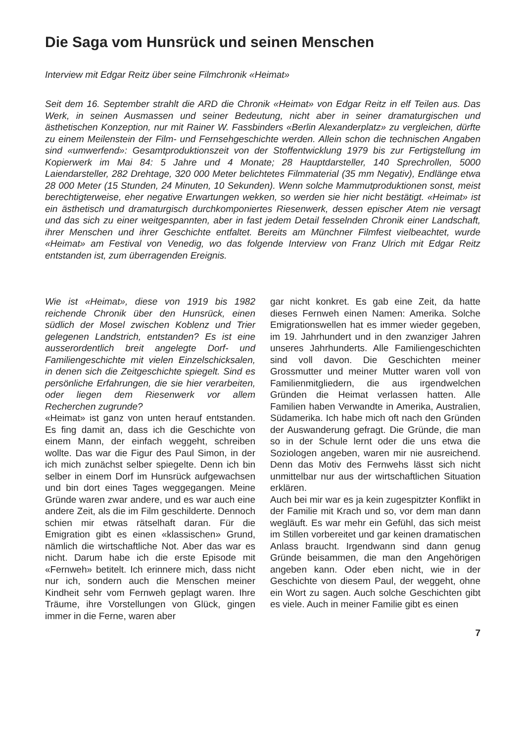Die Saga vom Hunsrück und seinen Menschen
Interview mit Edgar Reitz über seine Filmchronik «Heimat»
Seit dem 16. September strahlt die ARD die Chronik «Heimat» von Edgar Reitz in elf Teilen aus. Das Werk, in seinen Ausmassen und seiner Bedeutung, nicht aber in seiner dramaturgischen und ästhetischen Konzeption, nur mit Rainer W. Fassbinders «Berlin Alexanderplatz» zu vergleichen, dürfte zu einem Meilenstein der Film- und Fernsehgeschichte werden. Allein schon die technischen Angaben sind «umwerfend»: Gesamtproduktionszeit von der Stoffentwicklung 1979 bis zur Fertigstellung im Kopierwerk im Mai 84: 5 Jahre und 4 Monate; 28 Hauptdarsteller, 140 Sprechrollen, 5000 Laiendarsteller, 282 Drehtage, 320 000 Meter belichtetes Filmmaterial (35 mm Negativ), Endlänge etwa 28 000 Meter (15 Stunden, 24 Minuten, 10 Sekunden). Wenn solche Mammutproduktionen sonst, meist berechtigterweise, eher negative Erwartungen wekken, so werden sie hier nicht bestätigt. «Heimat» ist ein ästhetisch und dramaturgisch durchkomponiertes Riesenwerk, dessen epischer Atem nie versagt und das sich zu einer weitgespannten, aber in fast jedem Detail fesselnden Chronik einer Landschaft, ihrer Menschen und ihrer Geschichte entfaltet. Bereits am Münchner Filmfest vielbeachtet, wurde «Heimat» am Festival von Venedig, wo das folgende Interview von Franz Ulrich mit Edgar Reitz entstanden ist, zum überragenden Ereignis.
Wie ist «Heimat», diese von 1919 bis 1982 reichende Chronik über den Hunsrück, einen südlich der Mosel zwischen Koblenz und Trier gelegenen Landstrich, entstanden? Es ist eine ausserordentlich breit angelegte Dorf- und Familiengeschichte mit vielen Einzelschicksalen, in denen sich die Zeitgeschichte spiegelt. Sind es persönliche Erfahrungen, die sie hier verarbeiten, oder liegen dem Riesenwerk vor allem Recherchen zugrunde?
«Heimat» ist ganz von unten herauf entstanden. Es fing damit an, dass ich die Geschichte von einem Mann, der einfach weggeht, schreiben wollte. Das war die Figur des Paul Simon, in der ich mich zunächst selber spiegelte. Denn ich bin selber in einem Dorf im Hunsrück aufgewachsen und bin dort eines Tages weggegangen. Meine Gründe waren zwar andere, und es war auch eine andere Zeit, als die im Film geschilderte. Dennoch schien mir etwas rätselhaft daran. Für die Emigration gibt es einen «klassischen» Grund, nämlich die wirtschaftliche Not. Aber das war es nicht. Darum habe ich die erste Episode mit «Fernweh» betitelt. Ich erinnere mich, dass nicht nur ich, sondern auch die Menschen meiner Kindheit sehr vom Fernweh geplagt waren. Ihre Träume, ihre Vorstellungen von Glück, gingen immer in die Ferne, waren aber
gar nicht konkret. Es gab eine Zeit, da hatte dieses Fernweh einen Namen: Amerika. Solche Emigrationswellen hat es immer wieder gegeben, im 19. Jahrhundert und in den zwanziger Jahren unseres Jahrhunderts. Alle Familiengeschichten sind voll davon. Die Geschichten meiner Grossmutter und meiner Mutter waren voll von Familienmitgliedern, die aus irgendwelchen Gründen die Heimat verlassen hatten. Alle Familien haben Verwandte in Amerika, Australien, Südamerika. Ich habe mich oft nach den Gründen der Auswanderung gefragt. Die Gründe, die man so in der Schule lernt oder die uns etwa die Soziologen angeben, waren mir nie ausreichend. Denn das Motiv des Fernwehs lässt sich nicht unmittelbar nur aus der wirtschaftlichen Situation erklären.
Auch bei mir war es ja kein zugespitzter Konflikt in der Familie mit Krach und so, vor dem man dann wegläuft. Es war mehr ein Gefühl, das sich meist im Stillen vorbereitet und gar keinen dramatischen Anlass braucht. Irgendwann sind dann genug Gründe beisammen, die man den Angehörigen angeben kann. Oder eben nicht, wie in der Geschichte von diesem Paul, der weggeht, ohne ein Wort zu sagen. Auch solche Geschichten gibt es viele. Auch in meiner Familie gibt es einen
7